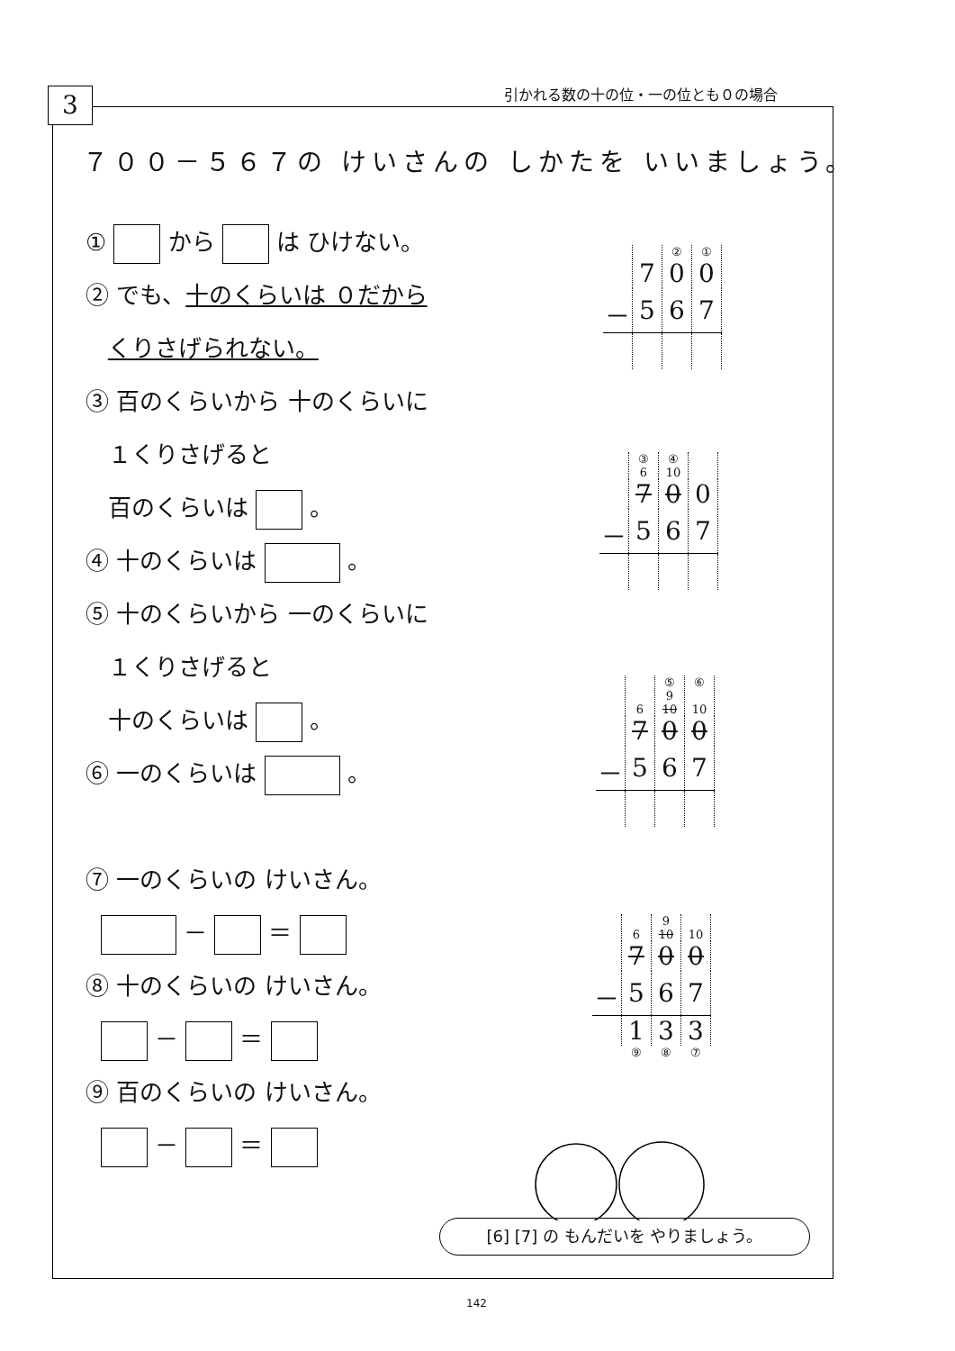引かれる数の十の位・一の位とも０の場合
3
７００－５６７の けいさんの しかたを いいましょう。
① から は ひけない。
② でも、十のくらいは ０だから
くりさげられない。
③ 百のくらいから 十のくらいに
１くりさげると
百のくらいは 。
④ 十のくらいは 。
⑤ 十のくらいから 一のくらいに
１くりさげると
十のくらいは 。
⑥ 一のくらいは 。
⑦ 一のくらいの けいさん。
－ ＝
⑧ 十のくらいの けいさん。
－ ＝
⑨ 百のくらいの けいさん。
－ ＝
| | | ② | ① |
| | 7 | 0 | 0 |
| － | 5 | 6 | 7 |
| | ③ 6 | ④ 10 | |
| | 7 | 0 | 0 |
| － | 5 | 6 | 7 |
| | 6 | ⑤ 9 10 | ⑥ 10 |
| | 7 | 0 | 0 |
| － | 5 | 6 | 7 |
| | 6 | 9 10 | 10 |
| | 7 | 0 | 0 |
| － | 5 | 6 | 7 |
| | 1 | 3 | 3 |
| | ⑨ | ⑧ | ⑦ |
[6] [7] の もんだいを やりましょう。
142